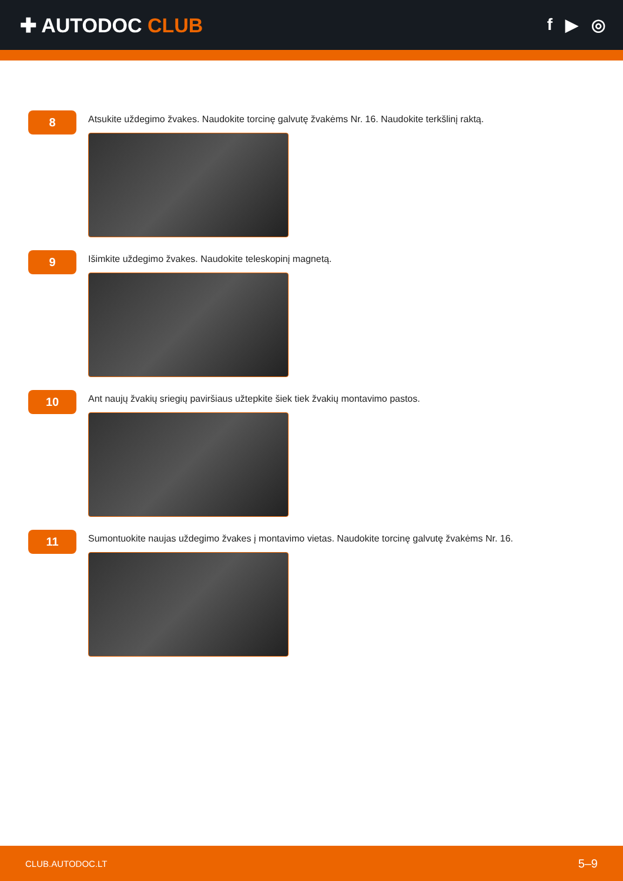✚ AUTODOC CLUB
f ▶ ◎
8
Atsukite uždegimo žvakes. Naudokite torcinę galvutę žvakėms Nr. 16. Naudokite terkšlinį raktą.
9
Išimkite uždegimo žvakes. Naudokite teleskopinį magnetą.
10
Ant naujų žvakių sriegių paviršiaus užtepkite šiek tiek žvakių montavimo pastos.
11
Sumontuokite naujas uždegimo žvakes į montavimo vietas. Naudokite torcinę galvutę žvakėms Nr. 16.
CLUB.AUTODOC.LT 5–9